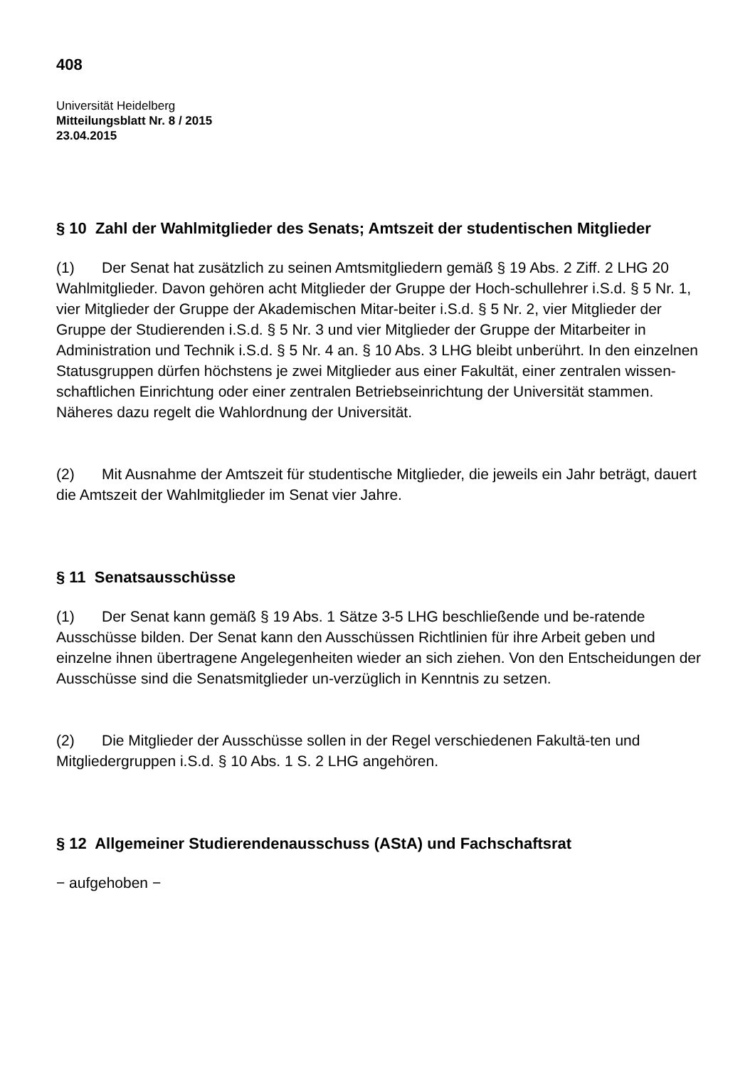408
Universität Heidelberg
Mitteilungsblatt Nr. 8 / 2015
23.04.2015
§ 10 Zahl der Wahlmitglieder des Senats; Amtszeit der studentischen Mitglieder
(1) Der Senat hat zusätzlich zu seinen Amtsmitgliedern gemäß § 19 Abs. 2 Ziff. 2 LHG 20 Wahlmitglieder. Davon gehören acht Mitglieder der Gruppe der Hoch-schullehrer i.S.d. § 5 Nr. 1, vier Mitglieder der Gruppe der Akademischen Mitar-beiter i.S.d. § 5 Nr. 2, vier Mitglieder der Gruppe der Studierenden i.S.d. § 5 Nr. 3 und vier Mitglieder der Gruppe der Mitarbeiter in Administration und Technik i.S.d. § 5 Nr. 4 an. § 10 Abs. 3 LHG bleibt unberührt. In den einzelnen Statusgruppen dürfen höchstens je zwei Mitglieder aus einer Fakultät, einer zentralen wissen-schaftlichen Einrichtung oder einer zentralen Betriebseinrichtung der Universität stammen. Näheres dazu regelt die Wahlordnung der Universität.
(2) Mit Ausnahme der Amtszeit für studentische Mitglieder, die jeweils ein Jahr beträgt, dauert die Amtszeit der Wahlmitglieder im Senat vier Jahre.
§ 11 Senatsausschüsse
(1) Der Senat kann gemäß § 19 Abs. 1 Sätze 3-5 LHG beschließende und be-ratende Ausschüsse bilden. Der Senat kann den Ausschüssen Richtlinien für ihre Arbeit geben und einzelne ihnen übertragene Angelegenheiten wieder an sich ziehen. Von den Entscheidungen der Ausschüsse sind die Senatsmitglieder un-verzüglich in Kenntnis zu setzen.
(2) Die Mitglieder der Ausschüsse sollen in der Regel verschiedenen Fakultä-ten und Mitgliedergruppen i.S.d. § 10 Abs. 1 S. 2 LHG angehören.
§ 12 Allgemeiner Studierendenausschuss (AStA) und Fachschaftsrat
− aufgehoben −